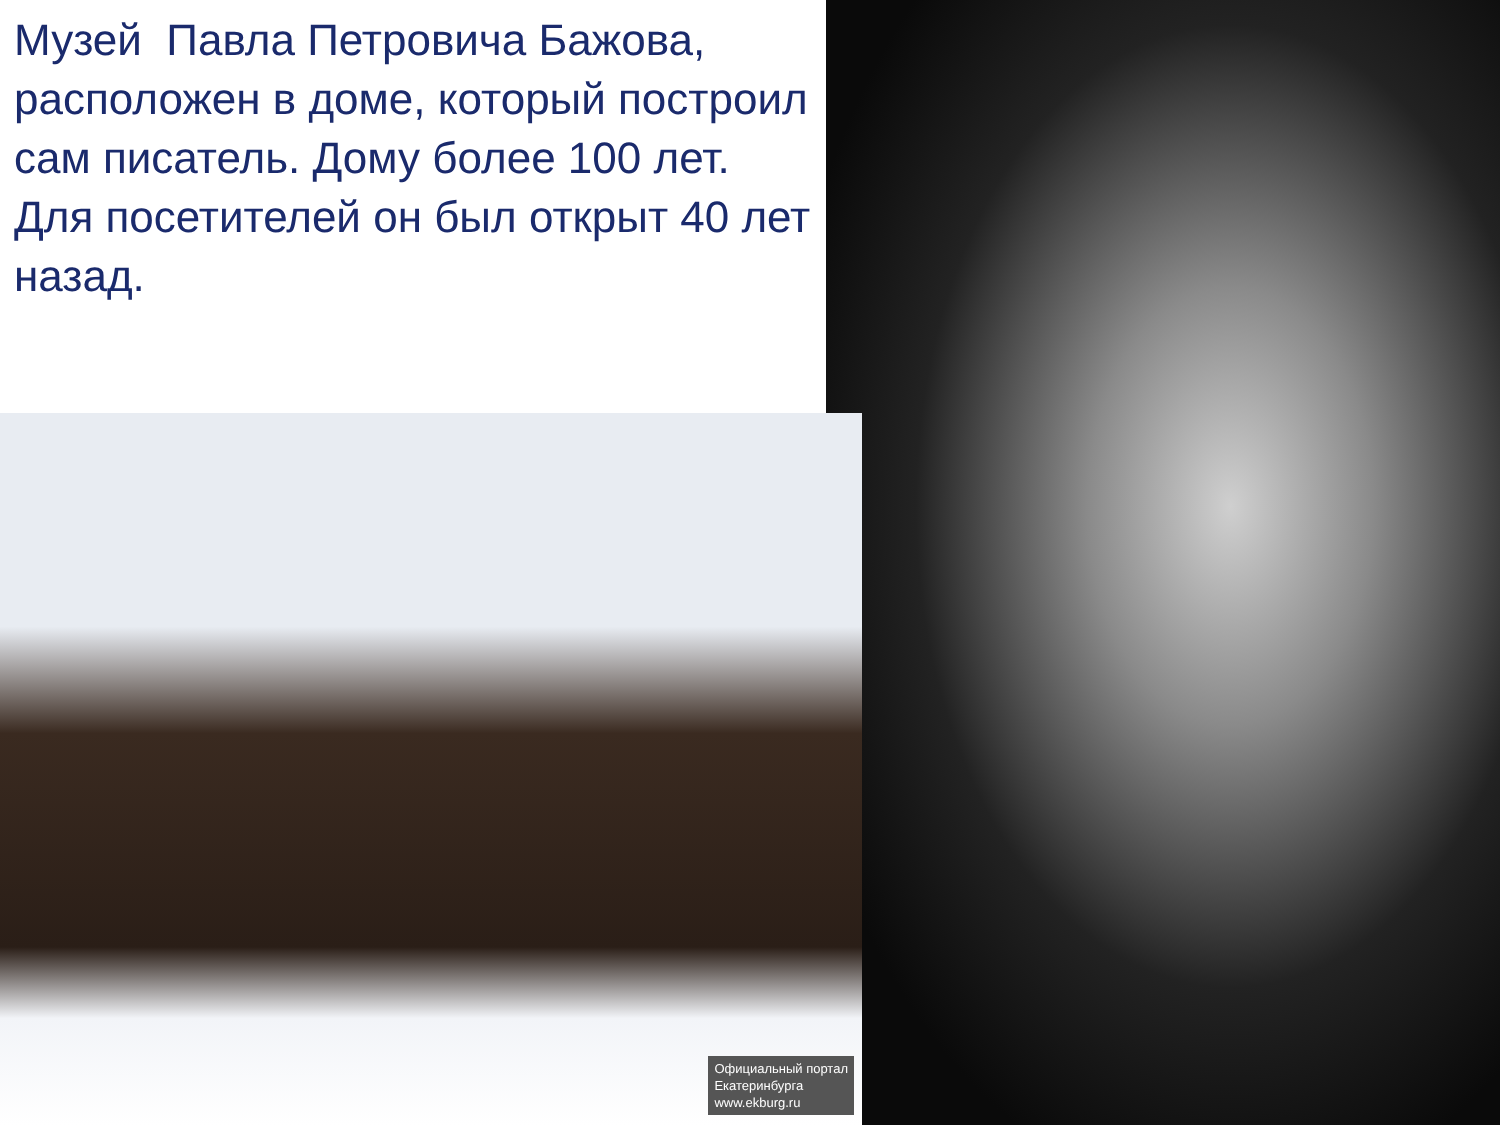Музей Павла Петровича Бажова, расположен в доме, который построил сам писатель. Дому более 100 лет.
Для посетителей он был открыт 40 лет назад.
Официальный портал
Екатеринбурга
www.ekburg.ru